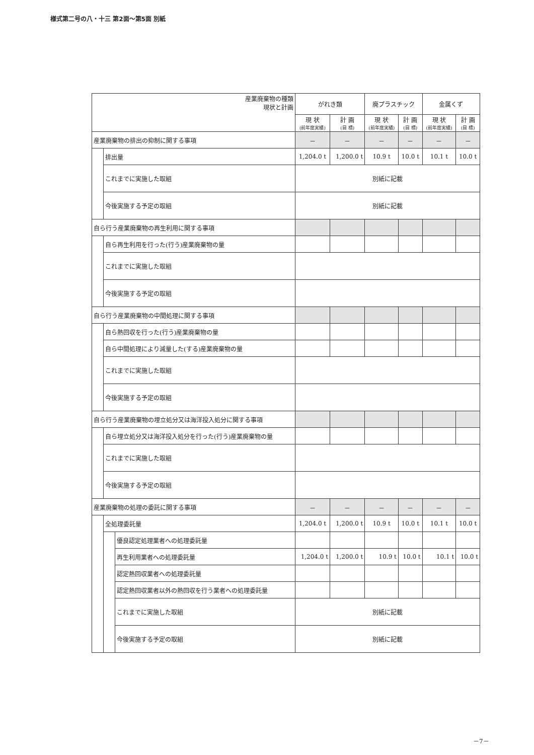様式第二号の八・十三 第2面～第5面 別紙
| 産業廃棄物の種類 現状と計画 | | | がれき類 | | 廃プラスチック | | 金属くず | |
| --- | --- | --- | --- | --- | --- | --- | --- | --- |
| | | | 現 状 (前年度実績) | 計 画 (目 標) | 現 状 (前年度実績) | 計 画 (目 標) | 現 状 (前年度実績) | 計 画 (目 標) |
| 産業廃棄物の排出の抑制に関する事項 | | | － | － | － | － | － | － |
| | 排出量 | | 1,204.0 t | 1,200.0 t | 10.9 t | 10.0 t | 10.1 t | 10.0 t |
| | これまでに実施した取組 | | 別紙に記載 | | | | | |
| | 今後実施する予定の取組 | | 別紙に記載 | | | | | |
| 自ら行う産業廃棄物の再生利用に関する事項 | | | | | | | | |
| | 自ら再生利用を行った(行う)産業廃棄物の量 | | | | | | | |
| | これまでに実施した取組 | | | | | | | |
| | 今後実施する予定の取組 | | | | | | | |
| 自ら行う産業廃棄物の中間処理に関する事項 | | | | | | | | |
| | 自ら熱回収を行った(行う)産業廃棄物の量 | | | | | | | |
| | 自ら中間処理により減量した(する)産業廃棄物の量 | | | | | | | |
| | これまでに実施した取組 | | | | | | | |
| | 今後実施する予定の取組 | | | | | | | |
| 自ら行う産業廃棄物の埋立処分又は海洋投入処分に関する事項 | | | | | | | | |
| | 自ら埋立処分又は海洋投入処分を行った(行う)産業廃棄物の量 | | | | | | | |
| | これまでに実施した取組 | | | | | | | |
| | 今後実施する予定の取組 | | | | | | | |
| 産業廃棄物の処理の委託に関する事項 | | | － | － | － | － | － | － |
| | 全処理委託量 | | 1,204.0 t | 1,200.0 t | 10.9 t | 10.0 t | 10.1 t | 10.0 t |
| | | 優良認定処理業者への処理委託量 | | | | | | |
| | | 再生利用業者への処理委託量 | 1,204.0 t | 1,200.0 t | 10.9 t | 10.0 t | 10.1 t | 10.0 t |
| | | 認定熱回収業者への処理委託量 | | | | | | |
| | | 認定熱回収業者以外の熱回収を行う業者への処理委託量 | | | | | | |
| | | これまでに実施した取組 | 別紙に記載 | | | | | |
| | | 今後実施する予定の取組 | 別紙に記載 | | | | | |
－7－